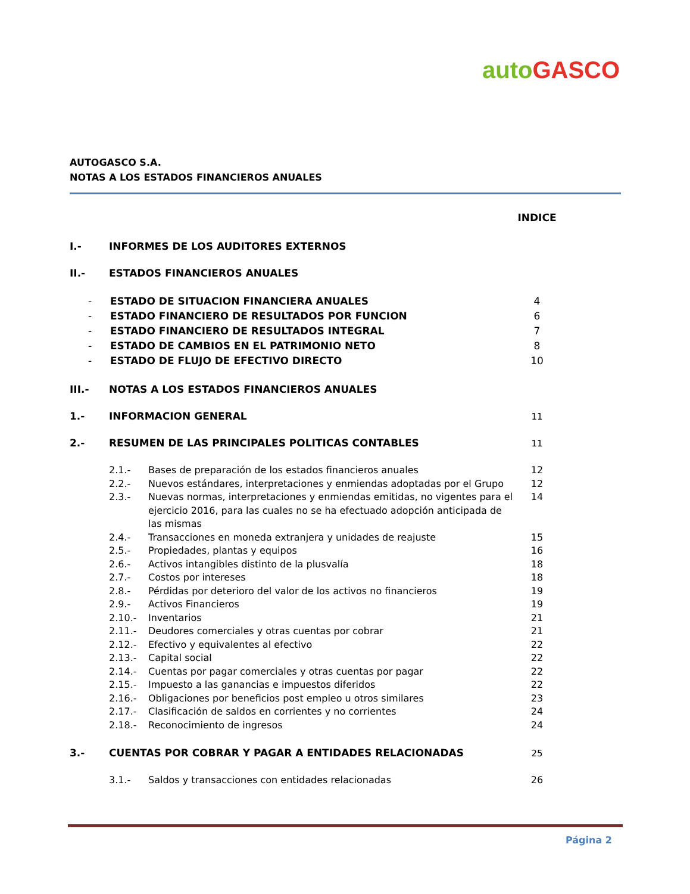auto GASCO
AUTOGASCO S.A.
NOTAS A LOS ESTADOS FINANCIEROS ANUALES
INDICE
I.- INFORMES DE LOS AUDITORES EXTERNOS
II.- ESTADOS FINANCIEROS ANUALES
- ESTADO DE SITUACION FINANCIERA ANUALES 4
- ESTADO FINANCIERO DE RESULTADOS POR FUNCION 6
- ESTADO FINANCIERO DE RESULTADOS INTEGRAL 7
- ESTADO DE CAMBIOS EN EL PATRIMONIO NETO 8
- ESTADO DE FLUJO DE EFECTIVO DIRECTO 10
III.- NOTAS A LOS ESTADOS FINANCIEROS ANUALES
1.- INFORMACION GENERAL 11
2.- RESUMEN DE LAS PRINCIPALES POLITICAS CONTABLES 11
2.1.- Bases de preparación de los estados financieros anuales 12
2.2.- Nuevos estándares, interpretaciones y enmiendas adoptadas por el Grupo 12
2.3.- Nuevas normas, interpretaciones y enmiendas emitidas, no vigentes para el ejercicio 2016, para las cuales no se ha efectuado adopción anticipada de las mismas 14
2.4.- Transacciones en moneda extranjera y unidades de reajuste 15
2.5.- Propiedades, plantas y equipos 16
2.6.- Activos intangibles distinto de la plusvalía 18
2.7.- Costos por intereses 18
2.8.- Pérdidas por deterioro del valor de los activos no financieros 19
2.9.- Activos Financieros 19
2.10.- Inventarios 21
2.11.- Deudores comerciales y otras cuentas por cobrar 21
2.12.- Efectivo y equivalentes al efectivo 22
2.13.- Capital social 22
2.14.- Cuentas por pagar comerciales y otras cuentas por pagar 22
2.15.- Impuesto a las ganancias e impuestos diferidos 22
2.16.- Obligaciones por beneficios post empleo u otros similares 23
2.17.- Clasificación de saldos en corrientes y no corrientes 24
2.18.- Reconocimiento de ingresos 24
3.- CUENTAS POR COBRAR Y PAGAR A ENTIDADES RELACIONADAS 25
3.1.- Saldos y transacciones con entidades relacionadas 26
Página 2